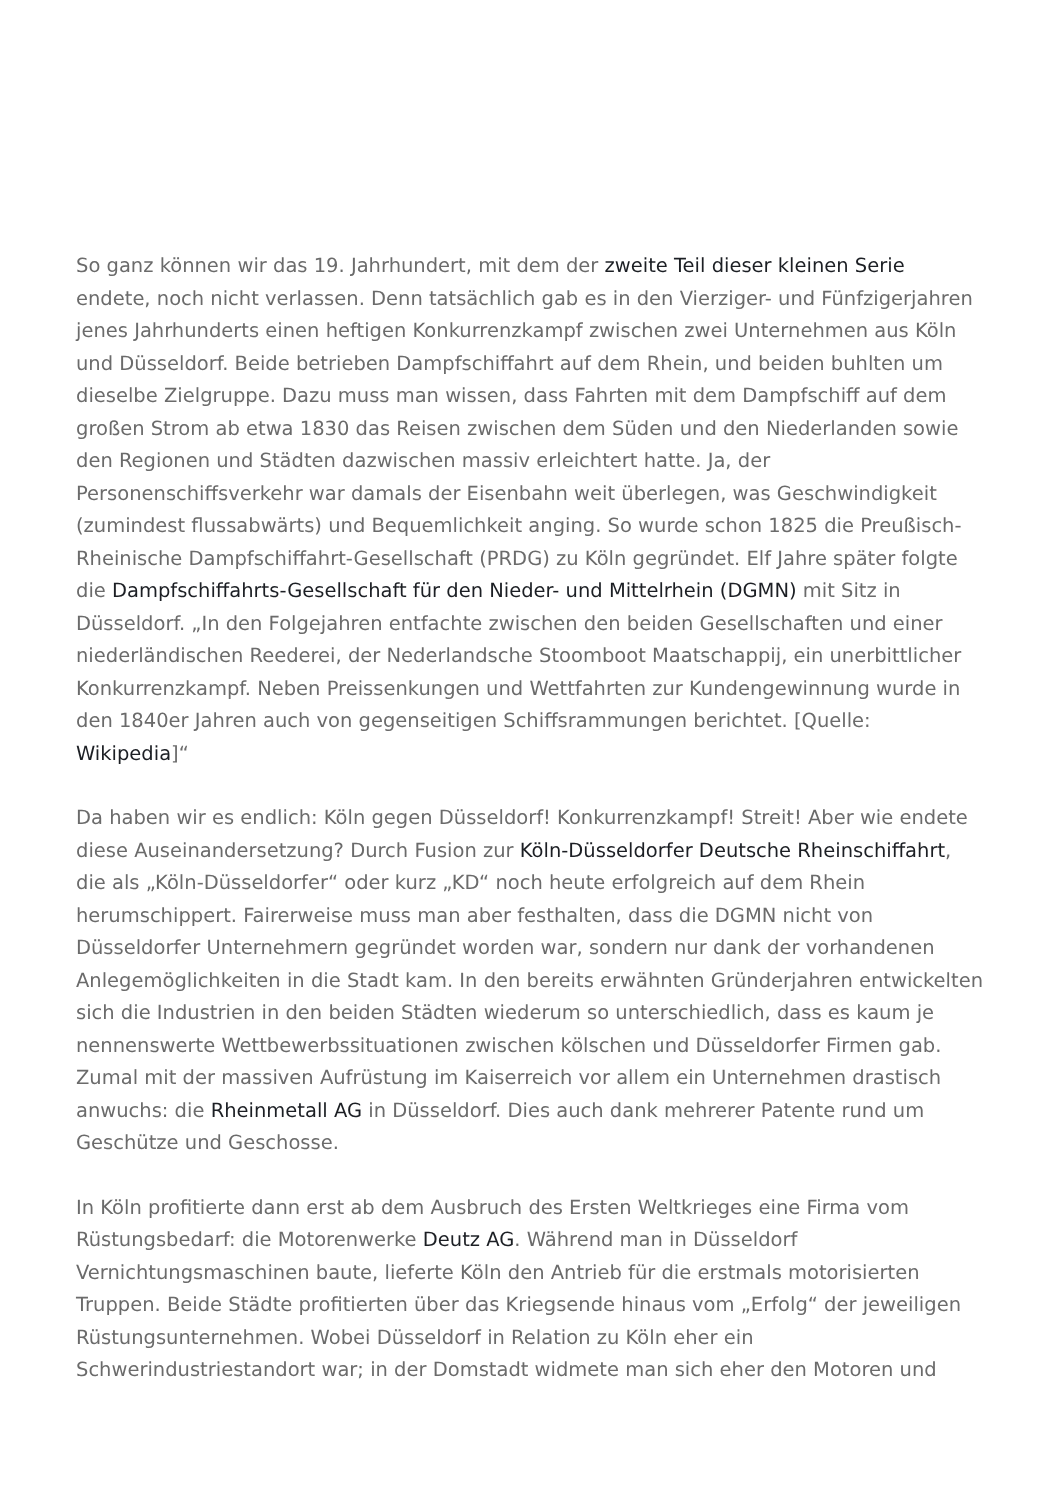So ganz können wir das 19. Jahrhundert, mit dem der zweite Teil dieser kleinen Serie endete, noch nicht verlassen. Denn tatsächlich gab es in den Vierziger- und Fünfzigerjahren jenes Jahrhunderts einen heftigen Konkurrenzkampf zwischen zwei Unternehmen aus Köln und Düsseldorf. Beide betrieben Dampfschiffahrt auf dem Rhein, und beiden buhlten um dieselbe Zielgruppe. Dazu muss man wissen, dass Fahrten mit dem Dampfschiff auf dem großen Strom ab etwa 1830 das Reisen zwischen dem Süden und den Niederlanden sowie den Regionen und Städten dazwischen massiv erleichtert hatte. Ja, der Personenschiffsverkehr war damals der Eisenbahn weit überlegen, was Geschwindigkeit (zumindest flussabwärts) und Bequemlichkeit anging. So wurde schon 1825 die Preußisch-Rheinische Dampfschiffahrt-Gesellschaft (PRDG) zu Köln gegründet. Elf Jahre später folgte die Dampfschiffahrts-Gesellschaft für den Nieder- und Mittelrhein (DGMN) mit Sitz in Düsseldorf. „In den Folgejahren entfachte zwischen den beiden Gesellschaften und einer niederländischen Reederei, der Nederlandsche Stoomboot Maatschappij, ein unerbittlicher Konkurrenzkampf. Neben Preissenkungen und Wettfahrten zur Kundengewinnung wurde in den 1840er Jahren auch von gegenseitigen Schiffsrammungen berichtet. [Quelle: Wikipedia]“
Da haben wir es endlich: Köln gegen Düsseldorf! Konkurrenzkampf! Streit! Aber wie endete diese Auseinandersetzung? Durch Fusion zur Köln-Düsseldorfer Deutsche Rheinschiffahrt, die als „Köln-Düsseldorfer“ oder kurz „KD“ noch heute erfolgreich auf dem Rhein herumschippert. Fairerweise muss man aber festhalten, dass die DGMN nicht von Düsseldorfer Unternehmern gegründet worden war, sondern nur dank der vorhandenen Anlegemöglichkeiten in die Stadt kam. In den bereits erwähnten Gründerjahren entwickelten sich die Industrien in den beiden Städten wiederum so unterschiedlich, dass es kaum je nennenswerte Wettbewerbssituationen zwischen kölschen und Düsseldorfer Firmen gab. Zumal mit der massiven Aufrüstung im Kaiserreich vor allem ein Unternehmen drastisch anwuchs: die Rheinmetall AG in Düsseldorf. Dies auch dank mehrerer Patente rund um Geschütze und Geschosse.
In Köln profitierte dann erst ab dem Ausbruch des Ersten Weltkrieges eine Firma vom Rüstungsbedarf: die Motorenwerke Deutz AG. Während man in Düsseldorf Vernichtungsmaschinen baute, lieferte Köln den Antrieb für die erstmals motorisierten Truppen. Beide Städte profitierten über das Kriegsende hinaus vom „Erfolg“ der jeweiligen Rüstungsunternehmen. Wobei Düsseldorf in Relation zu Köln eher ein Schwerindustriestandort war; in der Domstadt widmete man sich eher den Motoren und